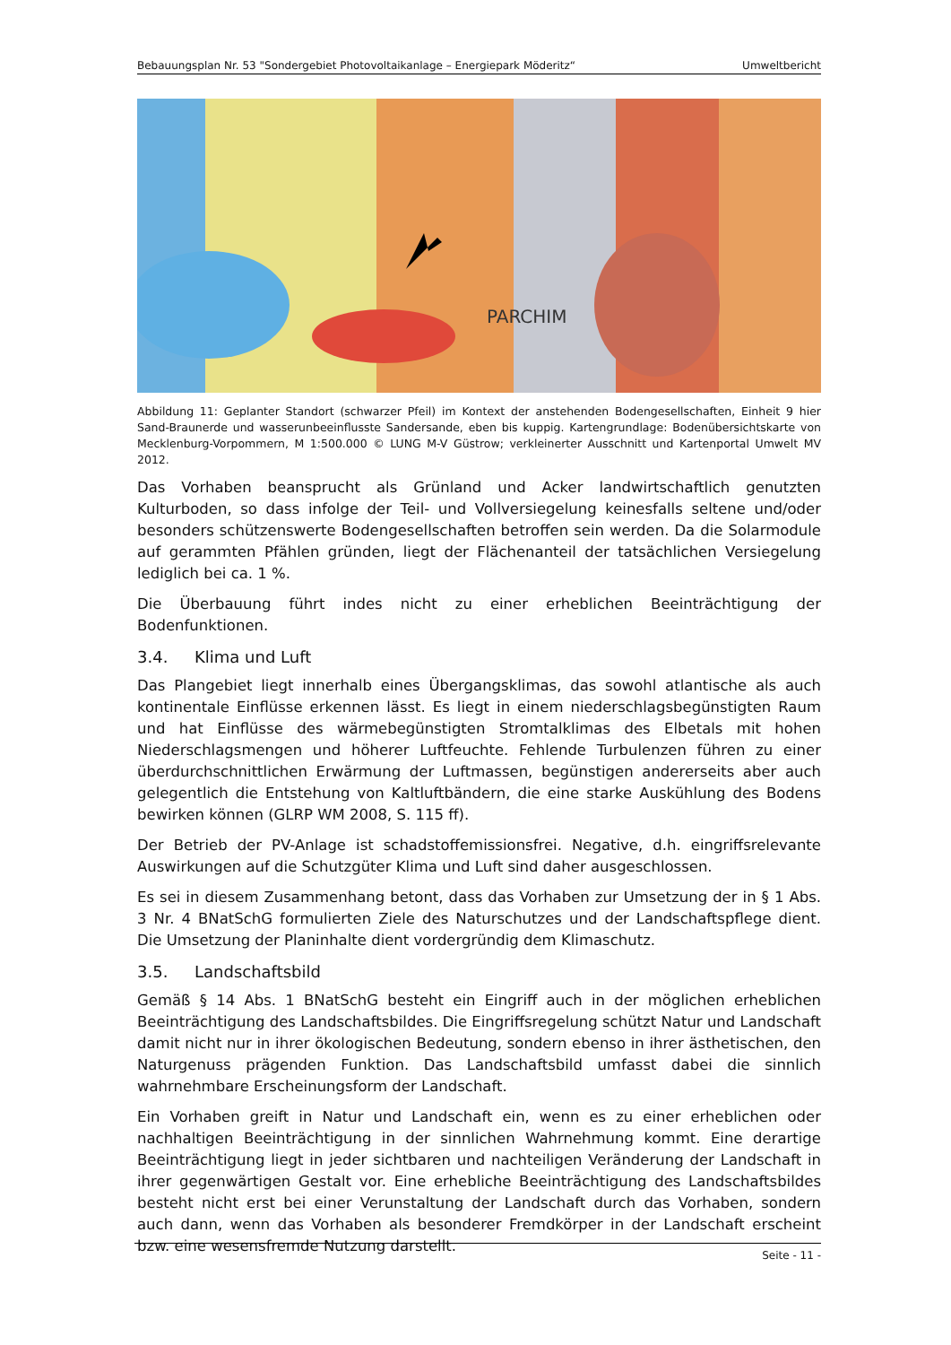Bebauungsplan Nr. 53 "Sondergebiet Photovoltaikanlage – Energiepark Möderitz“Umweltbericht
PARCHIM
Abbildung 11: Geplanter Standort (schwarzer Pfeil) im Kontext der anstehenden Bodengesellschaften, Einheit 9 hier Sand-Braunerde und wasserunbeeinflusste Sandersande, eben bis kuppig. Kartengrundlage: Bodenübersichtskarte von Mecklenburg-Vorpommern, M 1:500.000 © LUNG M-V Güstrow; verkleinerter Ausschnitt und Kartenportal Umwelt MV 2012.
Das Vorhaben beansprucht als Grünland und Acker landwirtschaftlich genutzten Kulturboden, so dass infolge der Teil- und Vollversiegelung keinesfalls seltene und/oder besonders schützenswerte Bodengesellschaften betroffen sein werden. Da die Solarmodule auf gerammten Pfählen gründen, liegt der Flächenanteil der tatsächlichen Versiegelung lediglich bei ca. 1 %.
Die Überbauung führt indes nicht zu einer erheblichen Beeinträchtigung der Bodenfunktionen.
3.4. Klima und Luft
Das Plangebiet liegt innerhalb eines Übergangsklimas, das sowohl atlantische als auch kontinentale Einflüsse erkennen lässt. Es liegt in einem niederschlagsbegünstigten Raum und hat Einflüsse des wärmebegünstigten Stromtalklimas des Elbetals mit hohen Niederschlagsmengen und höherer Luftfeuchte. Fehlende Turbulenzen führen zu einer überdurchschnittlichen Erwärmung der Luftmassen, begünstigen andererseits aber auch gelegentlich die Entstehung von Kaltluftbändern, die eine starke Auskühlung des Bodens bewirken können (GLRP WM 2008, S. 115 ff).
Der Betrieb der PV-Anlage ist schadstoffemissionsfrei. Negative, d.h. eingriffsrelevante Auswirkungen auf die Schutzgüter Klima und Luft sind daher ausgeschlossen.
Es sei in diesem Zusammenhang betont, dass das Vorhaben zur Umsetzung der in § 1 Abs. 3 Nr. 4 BNatSchG formulierten Ziele des Naturschutzes und der Landschaftspflege dient. Die Umsetzung der Planinhalte dient vordergründig dem Klimaschutz.
3.5. Landschaftsbild
Gemäß § 14 Abs. 1 BNatSchG besteht ein Eingriff auch in der möglichen erheblichen Beeinträchtigung des Landschaftsbildes. Die Eingriffsregelung schützt Natur und Landschaft damit nicht nur in ihrer ökologischen Bedeutung, sondern ebenso in ihrer ästhetischen, den Naturgenuss prägenden Funktion. Das Landschaftsbild umfasst dabei die sinnlich wahrnehmbare Erscheinungsform der Landschaft.
Ein Vorhaben greift in Natur und Landschaft ein, wenn es zu einer erheblichen oder nachhaltigen Beeinträchtigung in der sinnlichen Wahrnehmung kommt. Eine derartige Beeinträchtigung liegt in jeder sichtbaren und nachteiligen Veränderung der Landschaft in ihrer gegenwärtigen Gestalt vor. Eine erhebliche Beeinträchtigung des Landschaftsbildes besteht nicht erst bei einer Verunstaltung der Landschaft durch das Vorhaben, sondern auch dann, wenn das Vorhaben als besonderer Fremdkörper in der Landschaft erscheint bzw. eine wesensfremde Nutzung darstellt.
Seite - 11 -